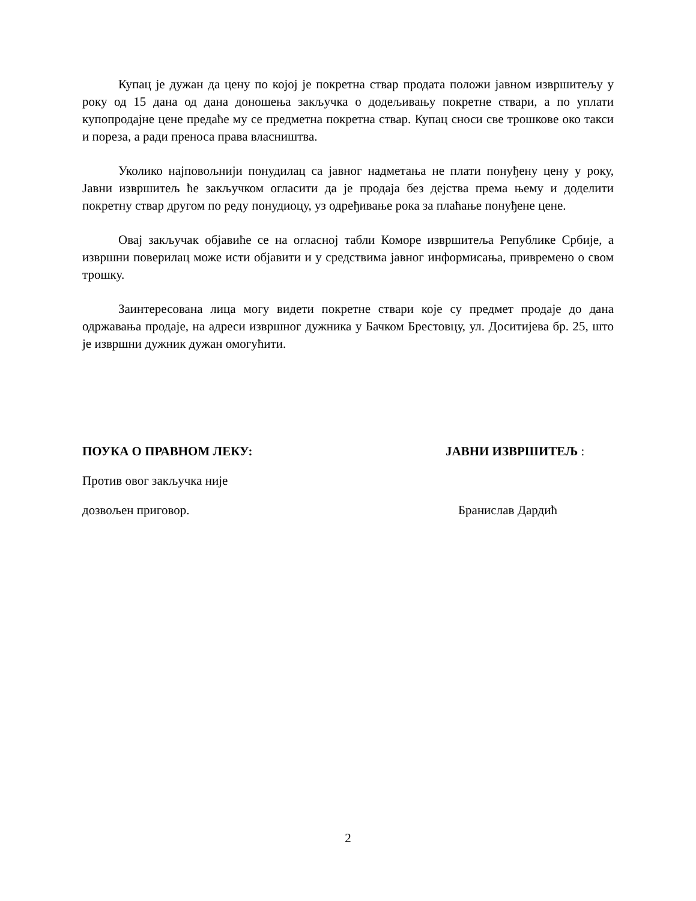Купац је дужан да цену по којој је покретна ствар продата положи јавном извршитељу у року од 15 дана од дана доношења закључка о додељивању покретне ствари, а по уплати купопродајне цене предаће му се предметна покретна ствар. Купац сноси све трошкове око такси и пореза, а ради преноса права власништва.
Уколико најповољнији понудилац са јавног надметања не плати понуђену цену у року, Јавни извршитељ ће закључком огласити да је продаја без дејства према њему и доделити покретну ствар другом по реду понудиоцу, уз одређивање рока за плаћање понуђене цене.
Овај закључак објавиће се на огласној табли Коморе извршитеља Републике Србије, а извршни поверилац може исти објавити и у средствима јавног информисања, привремено о свом трошку.
Заинтересована лица могу видети покретне ствари које су предмет продаје до дана одржавања продаје, на адреси извршног дужника у Бачком Брестовцу, ул. Доситијева бр. 25, што је извршни дужник дужан омогућити.
ПОУКА О ПРАВНОМ ЛЕКУ:
Против овог закључка није
дозвољен приговор.
ЈАВНИ ИЗВРШИТЕЉ :
Бранислав Дардић
2